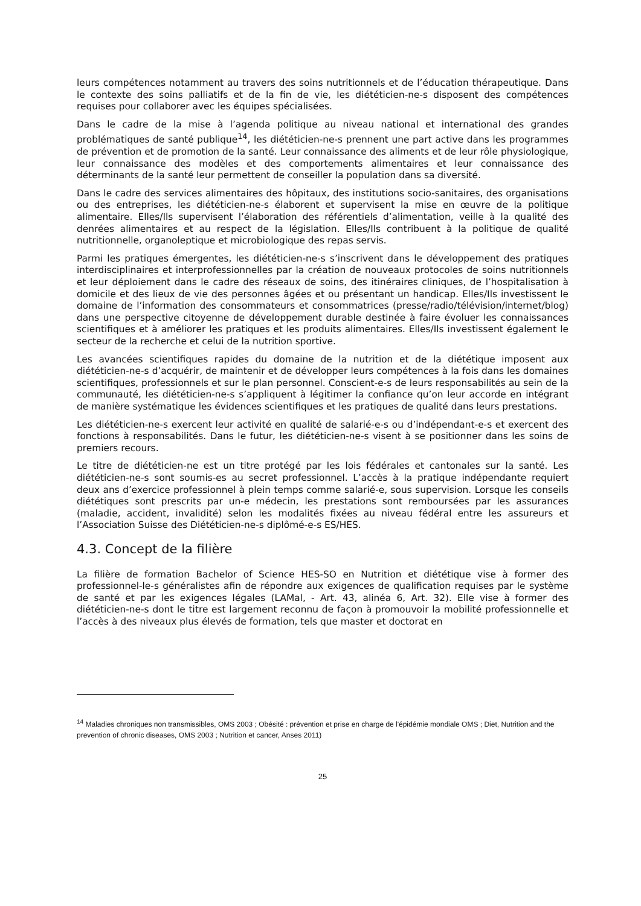leurs compétences notamment au travers des soins nutritionnels et de l’éducation thérapeutique. Dans le contexte des soins palliatifs et de la fin de vie, les diététicien-ne-s disposent des compétences requises pour collaborer avec les équipes spécialisées.
Dans le cadre de la mise à l’agenda politique au niveau national et international des grandes problématiques de santé publique<sup>14</sup>, les diététicien-ne-s prennent une part active dans les programmes de prévention et de promotion de la santé. Leur connaissance des aliments et de leur rôle physiologique, leur connaissance des modèles et des comportements alimentaires et leur connaissance des déterminants de la santé leur permettent de conseiller la population dans sa diversité.
Dans le cadre des services alimentaires des hôpitaux, des institutions socio-sanitaires, des organisations ou des entreprises, les diététicien-ne-s élaborent et supervisent la mise en œuvre de la politique alimentaire. Elles/Ils supervisent l’élaboration des référentiels d’alimentation, veille à la qualité des denrées alimentaires et au respect de la législation. Elles/Ils contribuent à la politique de qualité nutritionnelle, organoleptique et microbiologique des repas servis.
Parmi les pratiques émergentes, les diététicien-ne-s s’inscrivent dans le développement des pratiques interdisciplinaires et interprofessionnelles par la création de nouveaux protocoles de soins nutritionnels et leur déploiement dans le cadre des réseaux de soins, des itinéraires cliniques, de l’hospitalisation à domicile et des lieux de vie des personnes âgées et ou présentant un handicap. Elles/Ils investissent le domaine de l’information des consommateurs et consommatrices (presse/radio/télévision/internet/blog) dans une perspective citoyenne de développement durable destinée à faire évoluer les connaissances scientifiques et à améliorer les pratiques et les produits alimentaires. Elles/Ils investissent également le secteur de la recherche et celui de la nutrition sportive.
Les avancées scientifiques rapides du domaine de la nutrition et de la diététique imposent aux diététicien-ne-s d’acquérir, de maintenir et de développer leurs compétences à la fois dans les domaines scientifiques, professionnels et sur le plan personnel. Conscient-e-s de leurs responsabilités au sein de la communauté, les diététicien-ne-s s’appliquent à légitimer la confiance qu’on leur accorde en intégrant de manière systématique les évidences scientifiques et les pratiques de qualité dans leurs prestations.
Les diététicien-ne-s exercent leur activité en qualité de salarié-e-s ou d’indépendant-e-s et exercent des fonctions à responsabilités. Dans le futur, les diététicien-ne-s visent à se positionner dans les soins de premiers recours.
Le titre de diététicien-ne est un titre protégé par les lois fédérales et cantonales sur la santé. Les diététicien-ne-s sont soumis-es au secret professionnel. L’accès à la pratique indépendante requiert deux ans d’exercice professionnel à plein temps comme salarié-e, sous supervision. Lorsque les conseils diététiques sont prescrits par un-e médecin, les prestations sont remboursées par les assurances (maladie, accident, invalidité) selon les modalités fixées au niveau fédéral entre les assureurs et l’Association Suisse des Diététicien-ne-s diplômé-e-s ES/HES.
4.3. Concept de la filière
La filière de formation Bachelor of Science HES-SO en Nutrition et diététique vise à former des professionnel-le-s généralistes afin de répondre aux exigences de qualification requises par le système de santé et par les exigences légales (LAMal, - Art. 43, alinéa 6, Art. 32). Elle vise à former des diététicien-ne-s dont le titre est largement reconnu de façon à promouvoir la mobilité professionnelle et l’accès à des niveaux plus élevés de formation, tels que master et doctorat en
<sup>14</sup> Maladies chroniques non transmissibles, OMS 2003 ; Obésité : prévention et prise en charge de l'épidémie mondiale OMS ; Diet, Nutrition and the prevention of chronic diseases, OMS 2003 ; Nutrition et cancer, Anses 2011)
25